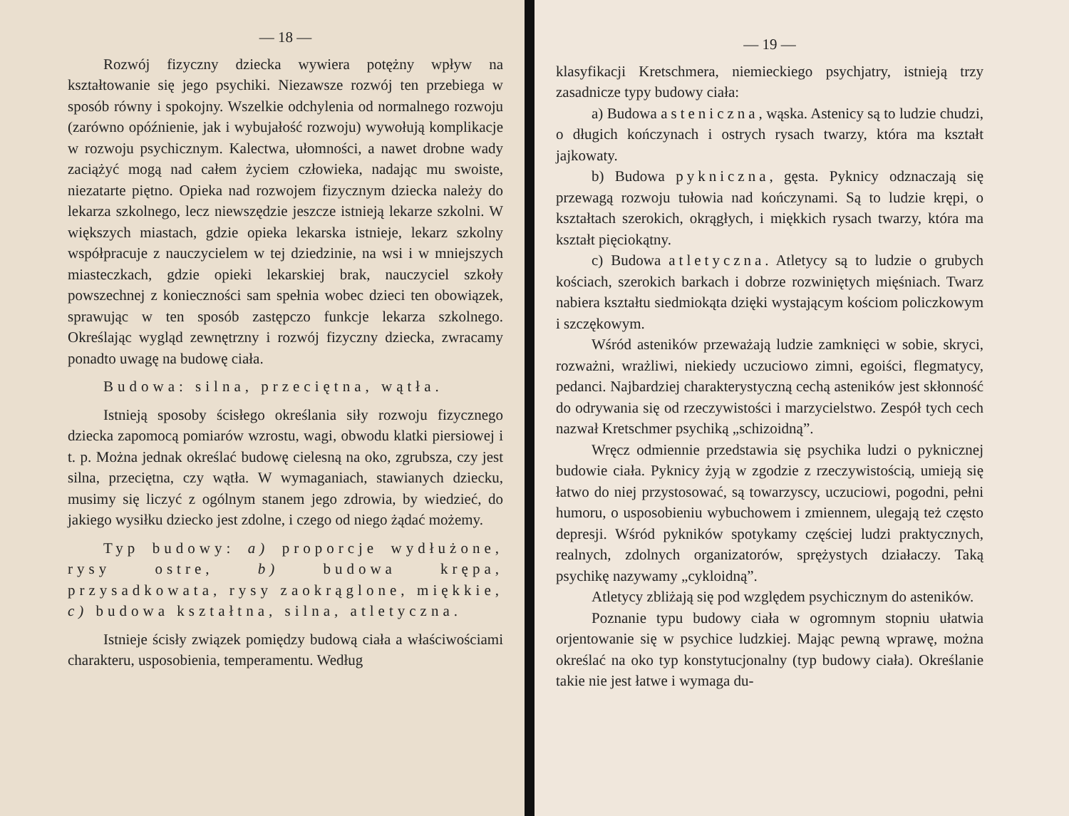— 18 —
Rozwój fizyczny dziecka wywiera potężny wpływ na kształtowanie się jego psychiki. Niezawsze rozwój ten przebiega w sposób równy i spokojny. Wszelkie odchylenia od normalnego rozwoju (zarówno opóźnienie, jak i wybujałość rozwoju) wywołują komplikacje w rozwoju psychicznym. Kalectwa, ułomności, a nawet drobne wady zaciążyć mogą nad całem życiem człowieka, nadając mu swoiste, niezatarte piętno. Opieka nad rozwojem fizycznym dziecka należy do lekarza szkolnego, lecz niewszędzie jeszcze istnieją lekarze szkolni. W większych miastach, gdzie opieka lekarska istnieje, lekarz szkolny współpracuje z nauczycielem w tej dziedzinie, na wsi i w mniejszych miasteczkach, gdzie opieki lekarskiej brak, nauczyciel szkoły powszechnej z konieczności sam spełnia wobec dzieci ten obowiązek, sprawując w ten sposób zastępczo funkcje lekarza szkolnego. Określając wygląd zewnętrzny i rozwój fizyczny dziecka, zwracamy ponadto uwagę na budowę ciała.
Budowa: silna, przeciętna, wątła.
Istnieją sposoby ścisłego określania siły rozwoju fizycznego dziecka zapomocą pomiarów wzrostu, wagi, obwodu klatki piersiowej i t. p. Można jednak określać budowę cielesną na oko, zgrubsza, czy jest silna, przeciętna, czy wątła. W wymaganiach, stawianych dziecku, musimy się liczyć z ogólnym stanem jego zdrowia, by wiedzieć, do jakiego wysiłku dziecko jest zdolne, i czego od niego żądać możemy.
Typ budowy: a) proporcje wydłużone, rysy ostre, b) budowa krępa, przysadkowata, rysy zaokrąglone, miękkie, c) budowa kształtna, silna, atletyczna.
Istnieje ścisły związek pomiędzy budową ciała a właściwościami charakteru, usposobienia, temperamentu. Według
— 19 —
klasyfikacji Kretschmera, niemieckiego psychjatry, istnieją trzy zasadnicze typy budowy ciała:
a) Budowa asteniczna, wąska. Astenicy są to ludzie chudzi, o długich kończynach i ostrych rysach twarzy, która ma kształt jajkowaty.
b) Budowa pykniczna, gęsta. Pyknicy odznaczają się przewagą rozwoju tułowia nad kończynami. Są to ludzie krępi, o kształtach szerokich, okrągłych, i miękkich rysach twarzy, która ma kształt pięciokątny.
c) Budowa atletyczna. Atletycy są to ludzie o grubych kościach, szerokich barkach i dobrze rozwiniętych mięśniach. Twarz nabiera kształtu siedmiokąta dzięki wystającym kościom policzkowym i szczękowym.
Wśród asteników przeważają ludzie zamknięci w sobie, skryci, rozważni, wrażliwi, niekiedy uczuciowo zimni, egoiści, flegmatycy, pedanci. Najbardziej charakterystyczną cechą asteników jest skłonność do odrywania się od rzeczywistości i marzycielstwo. Zespół tych cech nazwał Kretschmer psychiką „schizoidną”.
Wręcz odmiennie przedstawia się psychika ludzi o pyknicznej budowie ciała. Pyknicy żyją w zgodzie z rzeczywistością, umieją się łatwo do niej przystosować, są towarzyscy, uczuciowi, pogodni, pełni humoru, o usposobieniu wybuchowem i zmiennem, ulegają też często depresji. Wśród pykników spotykamy częściej ludzi praktycznych, realnych, zdolnych organizatorów, sprężystych działaczy. Taką psychikę nazywamy „cykloidną”.
Atletycy zbliżają się pod względem psychicznym do asteników.
Poznanie typu budowy ciała w ogromnym stopniu ułatwia orjentowanie się w psychice ludzkiej. Mając pewną wprawę, można określać na oko typ konstytucjonalny (typ budowy ciała). Określanie takie nie jest łatwe i wymaga du-